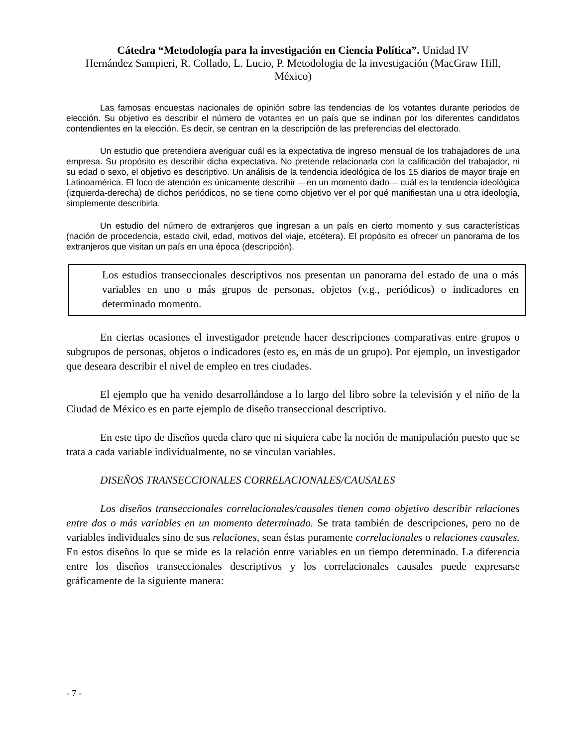Cátedra “Metodología para la investigación en Ciencia Política”. Unidad IV
Hernández Sampieri, R. Collado, L. Lucio, P. Metodologia de la investigación (MacGraw Hill, México)
Las famosas encuestas nacionales de opinión sobre las tendencias de los votantes durante periodos de elección. Su objetivo es describir el número de votantes en un país que se indinan por los diferentes candidatos contendientes en la elección. Es decir, se centran en la descripción de las preferencias del electorado.
Un estudio que pretendiera averiguar cuál es la expectativa de ingreso mensual de los trabajadores de una empresa. Su propósito es describir dicha expectativa. No pretende relacionarla con la calificación del trabajador, ni su edad o sexo, el objetivo es descriptivo. Un análisis de la tendencia ideológica de los 15 diarios de mayor tiraje en Latinoamérica. El foco de atención es únicamente describir —en un momento dado— cuál es la tendencia ideológica (izquierda-derecha) de dichos periódicos, no se tiene como objetivo ver el por qué manifiestan una u otra ideología, simplemente describirla.
Un estudio del número de extranjeros que ingresan a un país en cierto momento y sus características (nación de procedencia, estado civil, edad, motivos del viaje, etcétera). El propósito es ofrecer un panorama de los extranjeros que visitan un país en una época (descripción).
Los estudios transeccionales descriptivos nos presentan un panorama del estado de una o más variables en uno o más grupos de personas, objetos (v.g., periódicos) o indicadores en determinado momento.
En ciertas ocasiones el investigador pretende hacer descripciones comparativas entre grupos o subgrupos de personas, objetos o indicadores (esto es, en más de un grupo). Por ejemplo, un investigador que deseara describir el nivel de empleo en tres ciudades.
El ejemplo que ha venido desarrollándose a lo largo del libro sobre la televisión y el niño de la Ciudad de México es en parte ejemplo de diseño transeccional descriptivo.
En este tipo de diseños queda claro que ni siquiera cabe la noción de manipulación puesto que se trata a cada variable individualmente, no se vinculan variables.
DISEÑOS TRANSECCIONALES CORRELACIONALES/CAUSALES
Los diseños transeccionales correlacionales/causales tienen como objetivo describir relaciones entre dos o más variables en un momento determinado. Se trata también de descripciones, pero no de variables individuales sino de sus relaciones, sean éstas puramente correlacionales o relaciones causales. En estos diseños lo que se mide es la relación entre variables en un tiempo determinado. La diferencia entre los diseños transeccionales descriptivos y los correlacionales causales puede expresarse gráficamente de la siguiente manera:
- 7 -